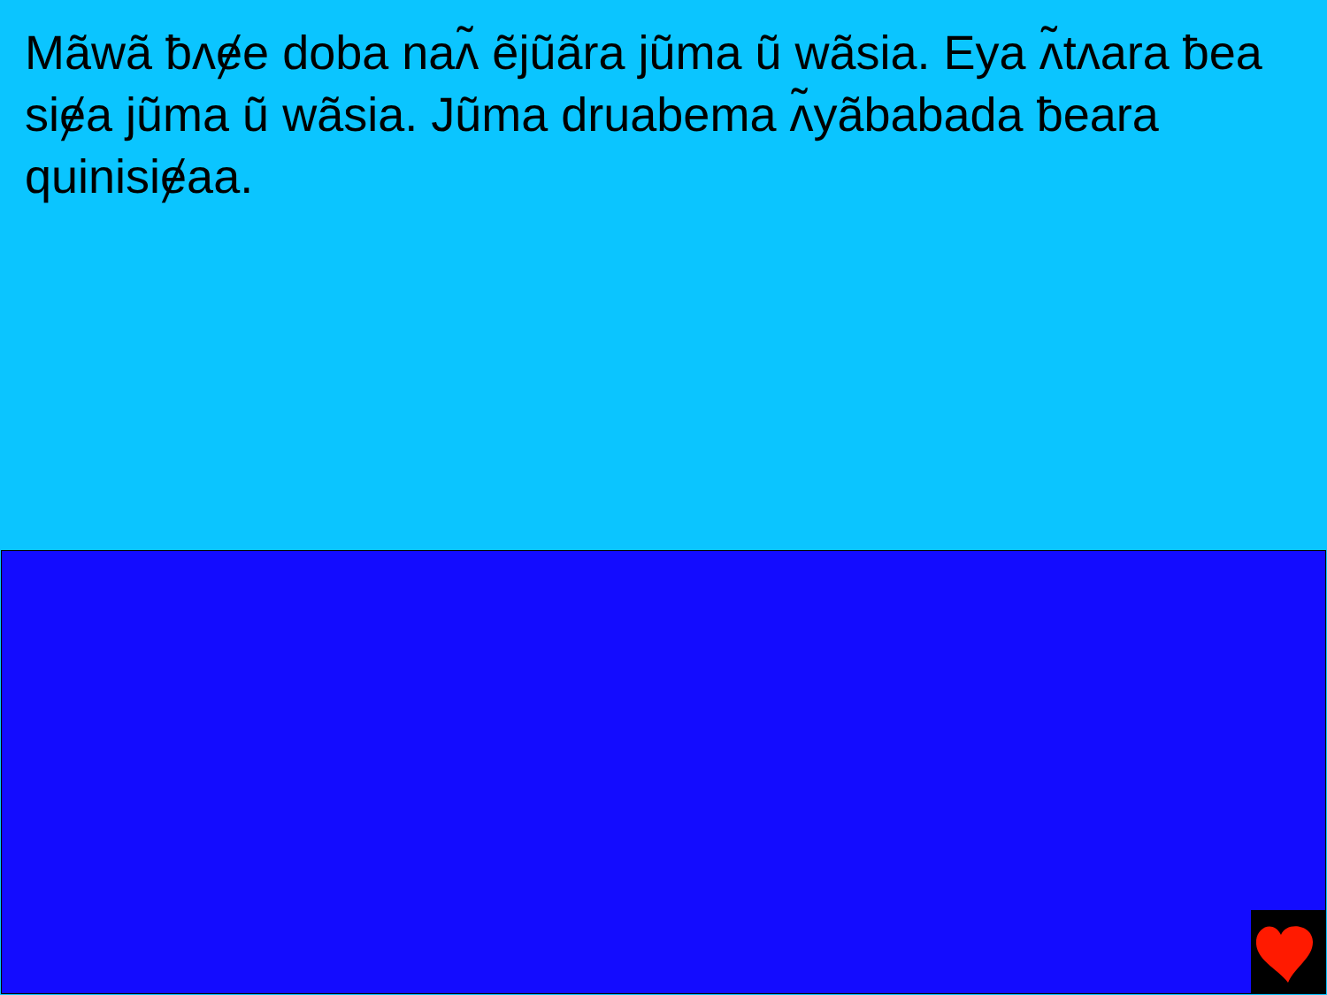Mãwã ƀʌɇe doba naʌ̃ ẽjũãra jũma ũ wãsia. Eya ʌ̃tʌara ƀea siɇa jũma ũ wãsia. Jũma druabema ʌ̃yãbabada ƀeara quinisiɇaa.